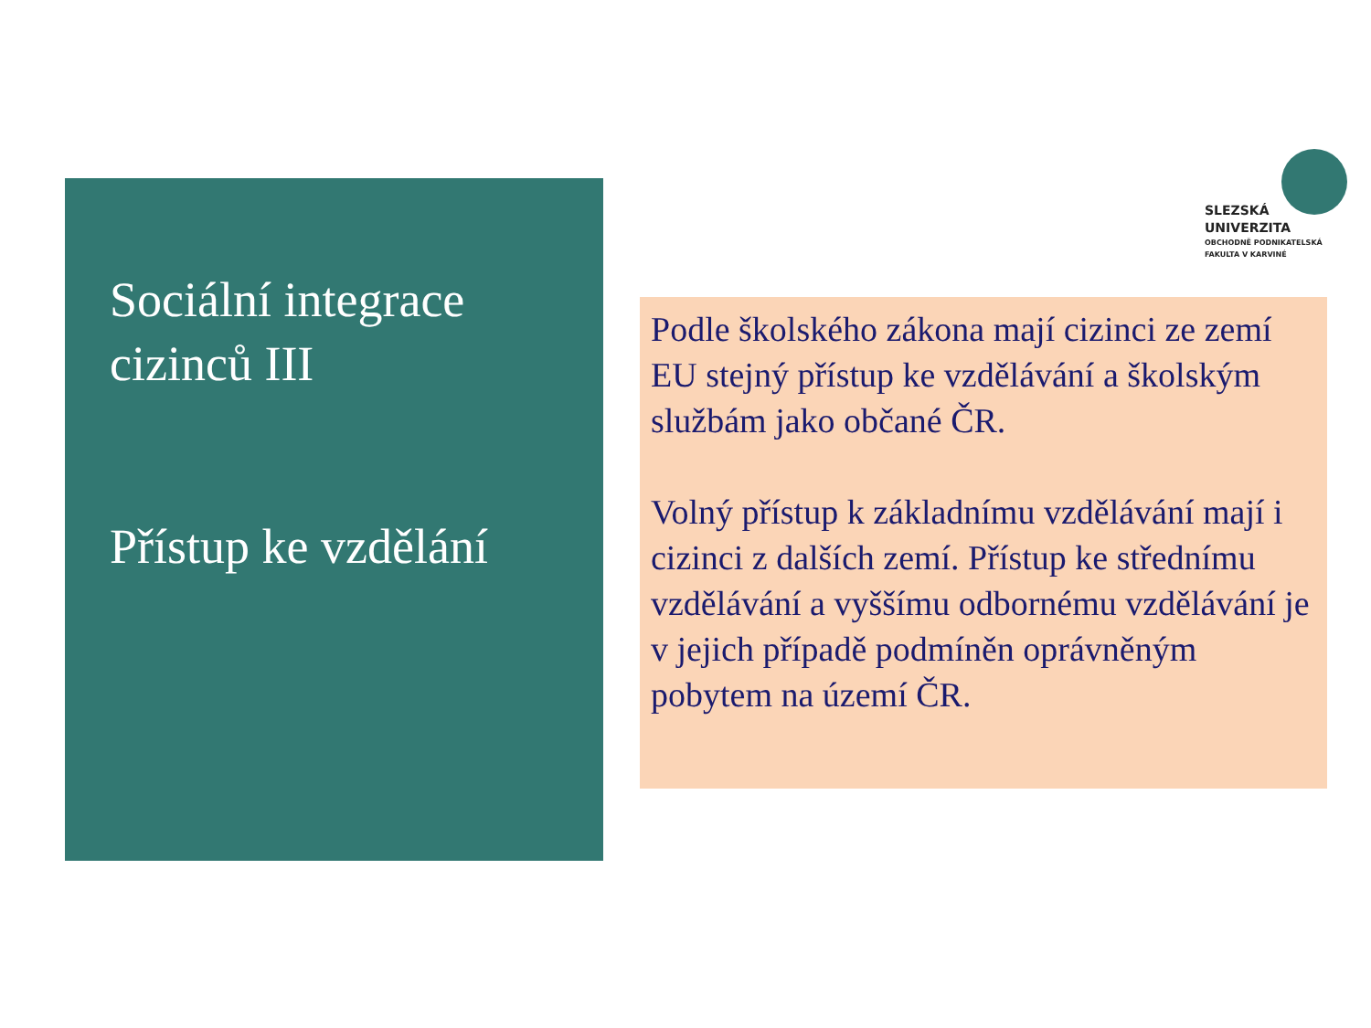Sociální integrace cizinců III
Přístup ke vzdělání
SLEZSKÁ
UNIVERZITA
OBCHODNĚ PODNIKATELSKÁ
FAKULTA V KARVINÉ
Podle školského zákona mají cizinci ze zemí EU stejný přístup ke vzdělávání a školským službám jako občané ČR.
Volný přístup k základnímu vzdělávání mají i cizinci z dalších zemí. Přístup ke střednímu vzdělávání a vyššímu odbornému vzdělávání je v jejich případě podmíněn oprávněným pobytem na území ČR.